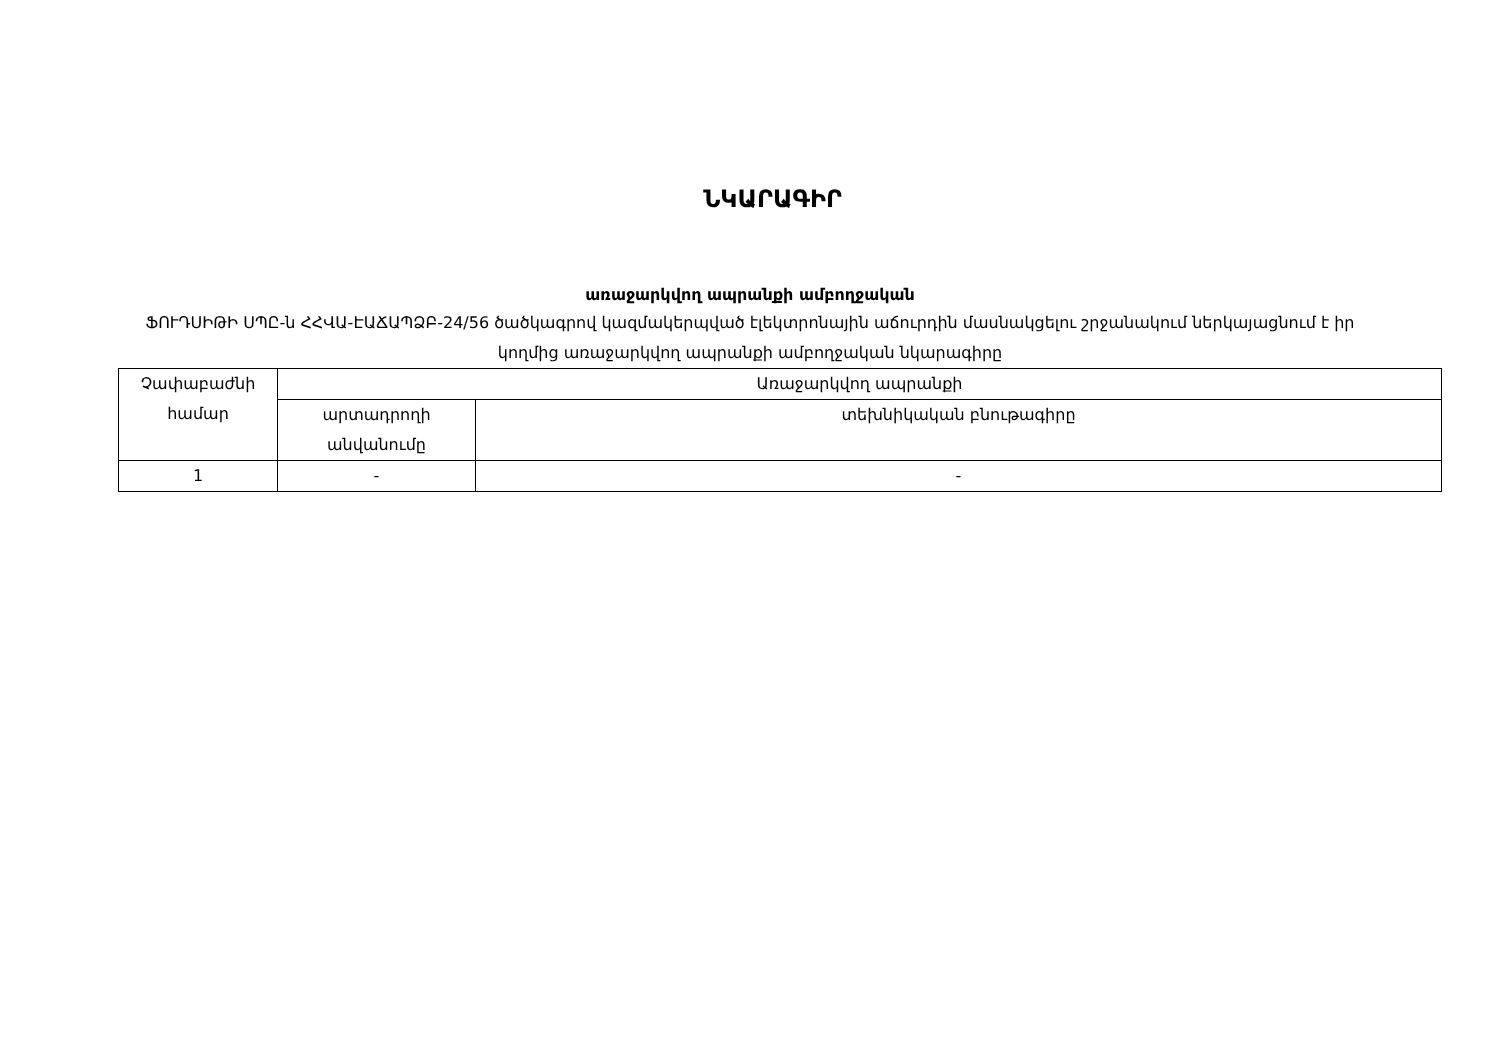ՆԿԱՐԱԳԻՐ
առաջարկվող ապրանքի ամբողջական
ՖՈՒԴՍԻԹԻ ՍՊԸ-ն ՀՀՎԱ-ԷԱՃԱՊՁԲ-24/56 ծածկագրով կազմակերպված էլեկտրոնային աճուրդին մասնակցելու շրջանակում ներկայացնում է իր կողմից առաջարկվող ապրանքի ամբողջական նկարագիրը
| Չափաբաժնի համար | Առաջարկվող ապրանքի | |
| --- | --- | --- |
| | արտադրողի անվանումը | տեխնիկական բնութագիրը |
| 1 | - | - |